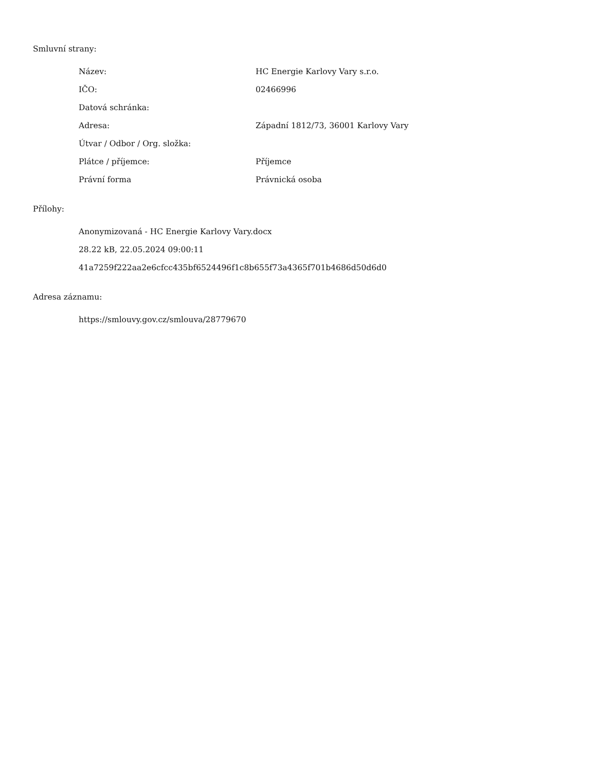Smluvní strany:
| Název: | HC Energie Karlovy Vary s.r.o. |
| IČO: | 02466996 |
| Datová schránka: | |
| Adresa: | Západní 1812/73, 36001 Karlovy Vary |
| Útvar / Odbor / Org. složka: | |
| Plátce / příjemce: | Příjemce |
| Právní forma | Právnická osoba |
Přílohy:
Anonymizovaná - HC Energie Karlovy Vary.docx
28.22 kB, 22.05.2024 09:00:11
41a7259f222aa2e6cfcc435bf6524496f1c8b655f73a4365f701b4686d50d6d0
Adresa záznamu:
https://smlouvy.gov.cz/smlouva/28779670